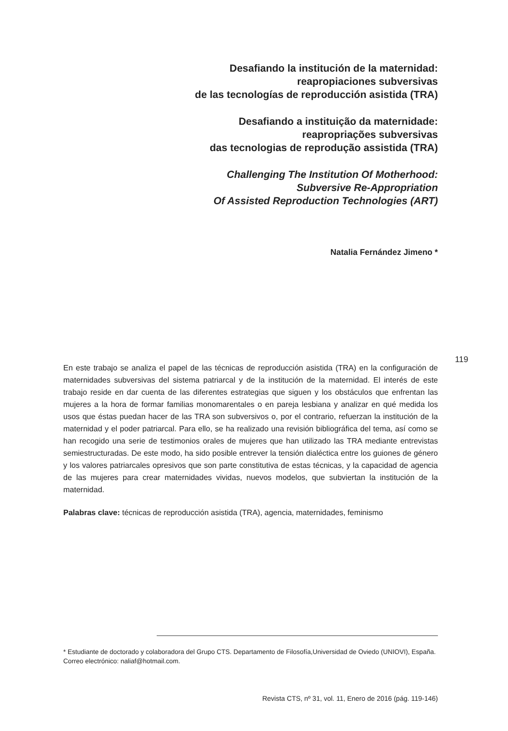Desafiando la institución de la maternidad:
reapropiaciones subversivas
de las tecnologías de reproducción asistida (TRA)
Desafiando a instituição da maternidade:
reapropriações subversivas
das tecnologias de reprodução assistida (TRA)
Challenging The Institution Of Motherhood:
Subversive Re-Appropriation
Of Assisted Reproduction Technologies (ART)
Natalia Fernández Jimeno *
119
En este trabajo se analiza el papel de las técnicas de reproducción asistida (TRA) en la configuración de maternidades subversivas del sistema patriarcal y de la institución de la maternidad. El interés de este trabajo reside en dar cuenta de las diferentes estrategias que siguen y los obstáculos que enfrentan las mujeres a la hora de formar familias monomarentales o en pareja lesbiana y analizar en qué medida los usos que éstas puedan hacer de las TRA son subversivos o, por el contrario, refuerzan la institución de la maternidad y el poder patriarcal. Para ello, se ha realizado una revisión bibliográfica del tema, así como se han recogido una serie de testimonios orales de mujeres que han utilizado las TRA mediante entrevistas semiestructuradas. De este modo, ha sido posible entrever la tensión dialéctica entre los guiones de género y los valores patriarcales opresivos que son parte constitutiva de estas técnicas, y la capacidad de agencia de las mujeres para crear maternidades vividas, nuevos modelos, que subviertan la institución de la maternidad.
Palabras clave: técnicas de reproducción asistida (TRA), agencia, maternidades, feminismo
* Estudiante de doctorado y colaboradora del Grupo CTS. Departamento de Filosofía,Universidad de Oviedo (UNIOVI), España. Correo electrónico: naliaf@hotmail.com.
Revista CTS, nº 31, vol. 11, Enero de 2016 (pág. 119-146)